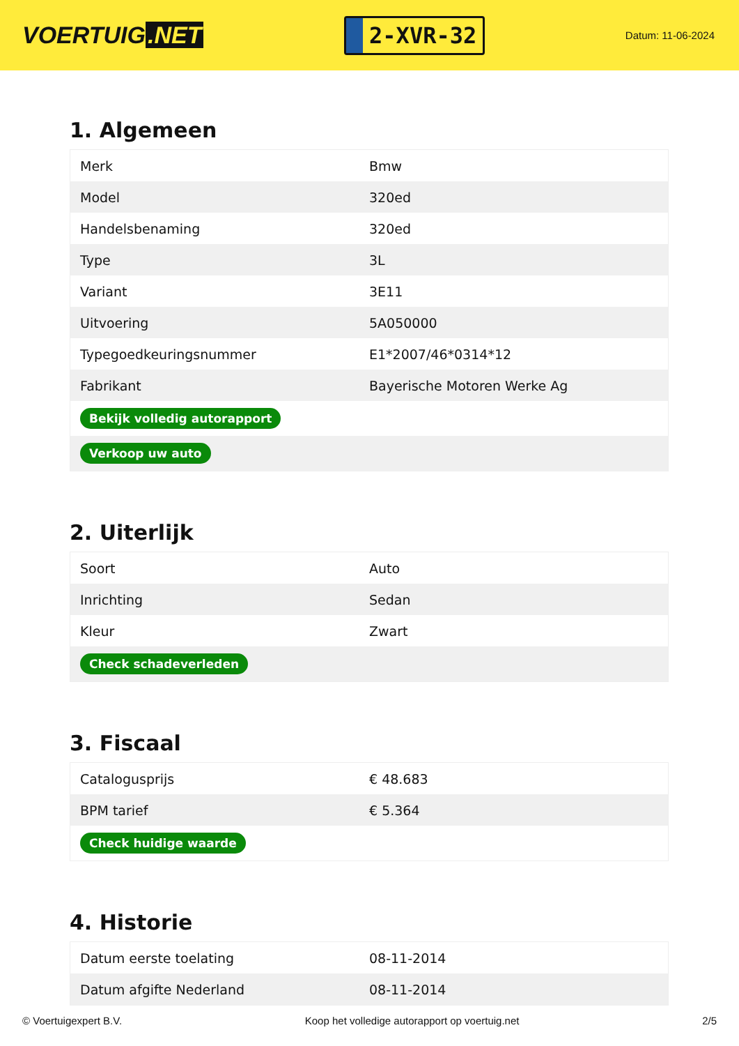VOERTUIG.NET
2-XVR-32
Datum: 11-06-2024
1. Algemeen
| Merk | Bmw |
| Model | 320ed |
| Handelsbenaming | 320ed |
| Type | 3L |
| Variant | 3E11 |
| Uitvoering | 5A050000 |
| Typegoedkeuringsnummer | E1*2007/46*0314*12 |
| Fabrikant | Bayerische Motoren Werke Ag |
| Bekijk volledig autorapport | |
| Verkoop uw auto | |
2. Uiterlijk
| Soort | Auto |
| Inrichting | Sedan |
| Kleur | Zwart |
| Check schadeverleden | |
3. Fiscaal
| Catalogusprijs | € 48.683 |
| BPM tarief | € 5.364 |
| Check huidige waarde | |
4. Historie
| Datum eerste toelating | 08-11-2014 |
| Datum afgifte Nederland | 08-11-2014 |
© Voertuigexpert B.V. Koop het volledige autorapport op voertuig.net 2/5